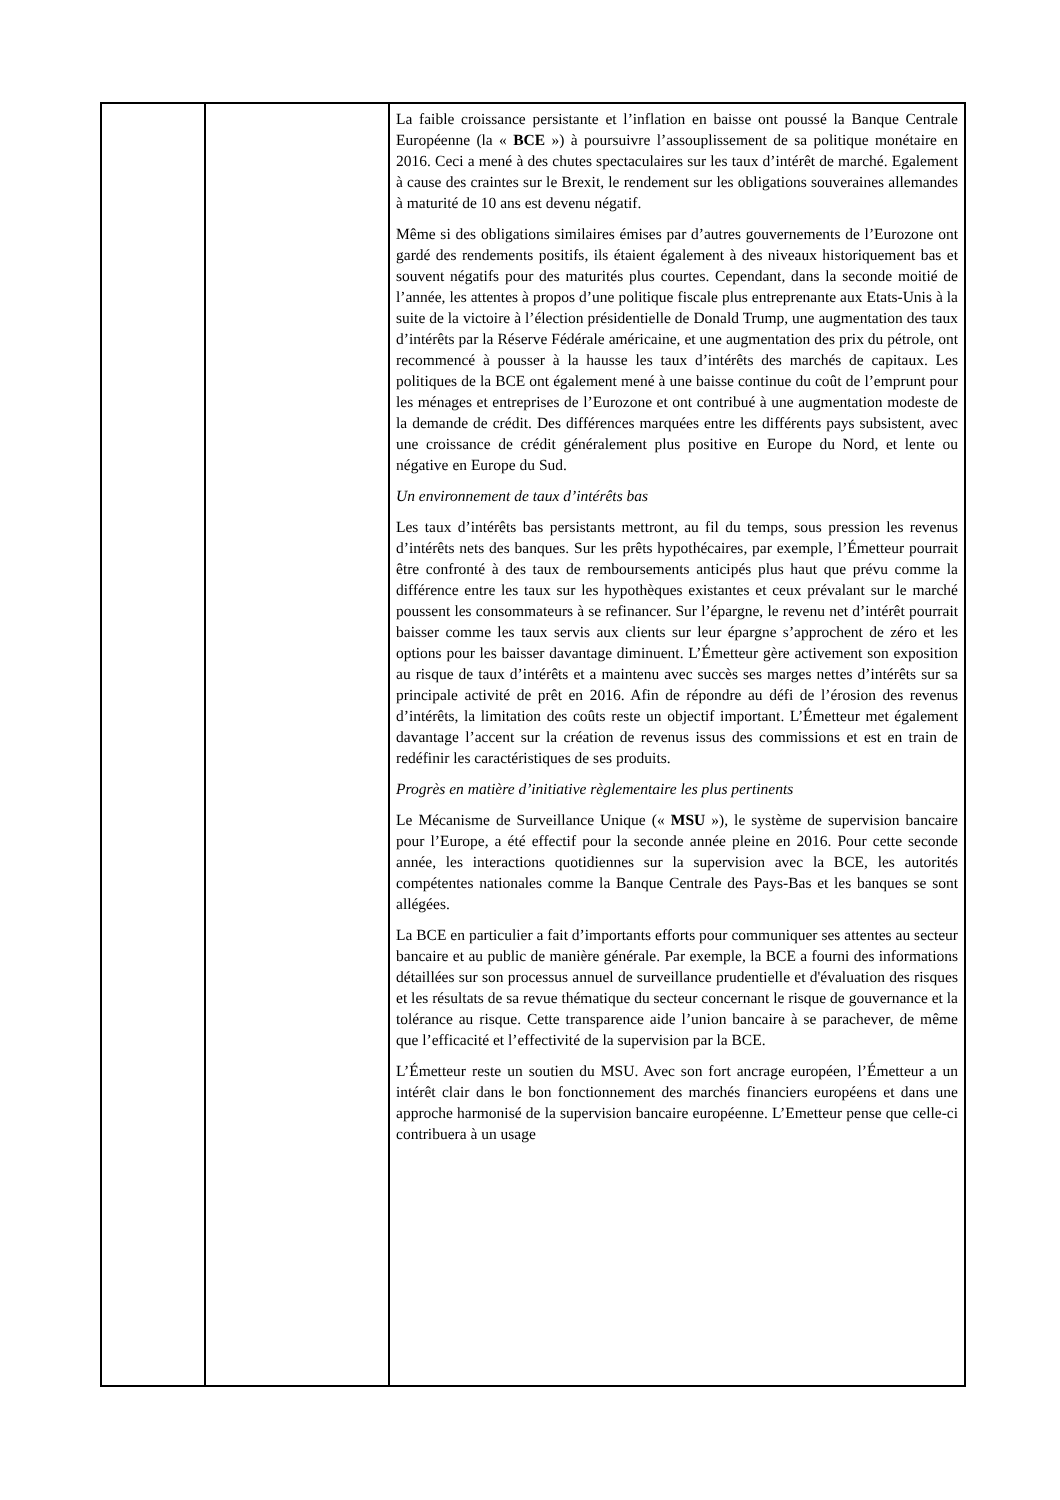| | | La faible croissance persistante et l’inflation en baisse ont poussé la Banque Centrale Européenne (la « BCE ») à poursuivre l’assouplissement de sa politique monétaire en 2016. Ceci a mené à des chutes spectaculaires sur les taux d’intérêt de marché. Egalement à cause des craintes sur le Brexit, le rendement sur les obligations souveraines allemandes à maturité de 10 ans est devenu négatif. Même si des obligations similaires émises par d’autres gouvernements de l’Eurozone ont gardé des rendements positifs, ils étaient également à des niveaux historiquement bas et souvent négatifs pour des maturités plus courtes. Cependant, dans la seconde moitié de l’année, les attentes à propos d’une politique fiscale plus entreprenante aux Etats-Unis à la suite de la victoire à l’élection présidentielle de Donald Trump, une augmentation des taux d’intérêts par la Réserve Fédérale américaine, et une augmentation des prix du pétrole, ont recommencé à pousser à la hausse les taux d’intérêts des marchés de capitaux. Les politiques de la BCE ont également mené à une baisse continue du coût de l’emprunt pour les ménages et entreprises de l’Eurozone et ont contribué à une augmentation modeste de la demande de crédit. Des différences marquées entre les différents pays subsistent, avec une croissance de crédit généralement plus positive en Europe du Nord, et lente ou négative en Europe du Sud. Un environnement de taux d’intérêts bas Les taux d’intérêts bas persistants mettront, au fil du temps, sous pression les revenus d’intérêts nets des banques. Sur les prêts hypothécaires, par exemple, l’Émetteur pourrait être confronté à des taux de remboursements anticipés plus haut que prévu comme la différence entre les taux sur les hypothèques existantes et ceux prévalant sur le marché poussent les consommateurs à se refinancer. Sur l’épargne, le revenu net d’intérêt pourrait baisser comme les taux servis aux clients sur leur épargne s’approchent de zéro et les options pour les baisser davantage diminuent. L’Émetteur gère activement son exposition au risque de taux d’intérêts et a maintenu avec succès ses marges nettes d’intérêts sur sa principale activité de prêt en 2016. Afin de répondre au défi de l’érosion des revenus d’intérêts, la limitation des coûts reste un objectif important. L’Émetteur met également davantage l’accent sur la création de revenus issus des commissions et est en train de redéfinir les caractéristiques de ses produits. Progrès en matière d’initiative règlementaire les plus pertinents Le Mécanisme de Surveillance Unique (« MSU »), le système de supervision bancaire pour l’Europe, a été effectif pour la seconde année pleine en 2016. Pour cette seconde année, les interactions quotidiennes sur la supervision avec la BCE, les autorités compétentes nationales comme la Banque Centrale des Pays-Bas et les banques se sont allégées. La BCE en particulier a fait d’importants efforts pour communiquer ses attentes au secteur bancaire et au public de manière générale. Par exemple, la BCE a fourni des informations détaillées sur son processus annuel de surveillance prudentielle et d'évaluation des risques et les résultats de sa revue thématique du secteur concernant le risque de gouvernance et la tolérance au risque. Cette transparence aide l’union bancaire à se parachever, de même que l’efficacité et l’effectivité de la supervision par la BCE. L’Émetteur reste un soutien du MSU. Avec son fort ancrage européen, l’Émetteur a un intérêt clair dans le bon fonctionnement des marchés financiers européens et dans une approche harmonisé de la supervision bancaire européenne. L’Emetteur pense que celle-ci contribuera à un usage |